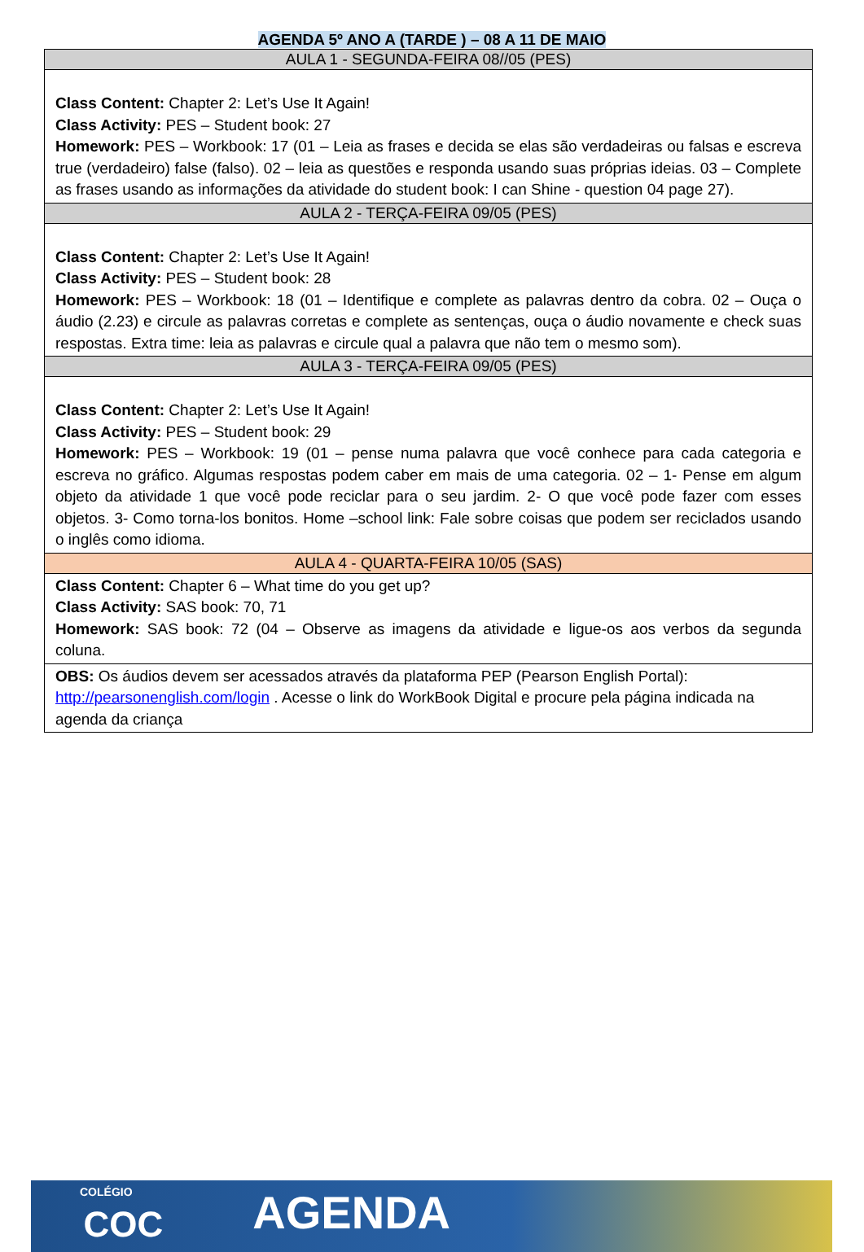AGENDA 5º ANO A (TARDE ) – 08 A 11 DE MAIO
| AULA 1 - SEGUNDA-FEIRA 08//05 (PES) |
| --- |
| Class Content: Chapter 2: Let’s Use It Again! Class Activity: PES – Student book: 27 Homework: PES – Workbook: 17 (01 – Leia as frases e decida se elas são verdadeiras ou falsas e escreva true (verdadeiro) false (falso). 02 – leia as questões e responda usando suas próprias ideias. 03 – Complete as frases usando as informações da atividade do student book: I can Shine - question 04 page 27). |
| AULA 2 - TERÇA-FEIRA 09/05 (PES) |
| Class Content: Chapter 2: Let’s Use It Again! Class Activity: PES – Student book: 28 Homework: PES – Workbook: 18 (01 – Identifique e complete as palavras dentro da cobra. 02 – Ouça o áudio (2.23) e circule as palavras corretas e complete as sentenças, ouça o áudio novamente e check suas respostas. Extra time: leia as palavras e circule qual a palavra que não tem o mesmo som). |
| AULA 3 - TERÇA-FEIRA 09/05 (PES) |
| Class Content: Chapter 2: Let’s Use It Again! Class Activity: PES – Student book: 29 Homework: PES – Workbook: 19 (01 – pense numa palavra que você conhece para cada categoria e escreva no gráfico. Algumas respostas podem caber em mais de uma categoria. 02 – 1- Pense em algum objeto da atividade 1 que você pode reciclar para o seu jardim. 2- O que você pode fazer com esses objetos. 3- Como torna-los bonitos. Home –school link: Fale sobre coisas que podem ser reciclados usando o inglês como idioma. |
| AULA 4 - QUARTA-FEIRA 10/05 (SAS) |
| Class Content: Chapter 6 – What time do you get up? Class Activity: SAS book: 70, 71 Homework: SAS book: 72 (04 – Observe as imagens da atividade e ligue-os aos verbos da segunda coluna. |
| OBS: Os áudios devem ser acessados através da plataforma PEP (Pearson English Portal): http://pearsonenglish.com/login . Acesse o link do WorkBook Digital e procure pela página indicada na agenda da criança |
COLÉGIO COC AGENDA